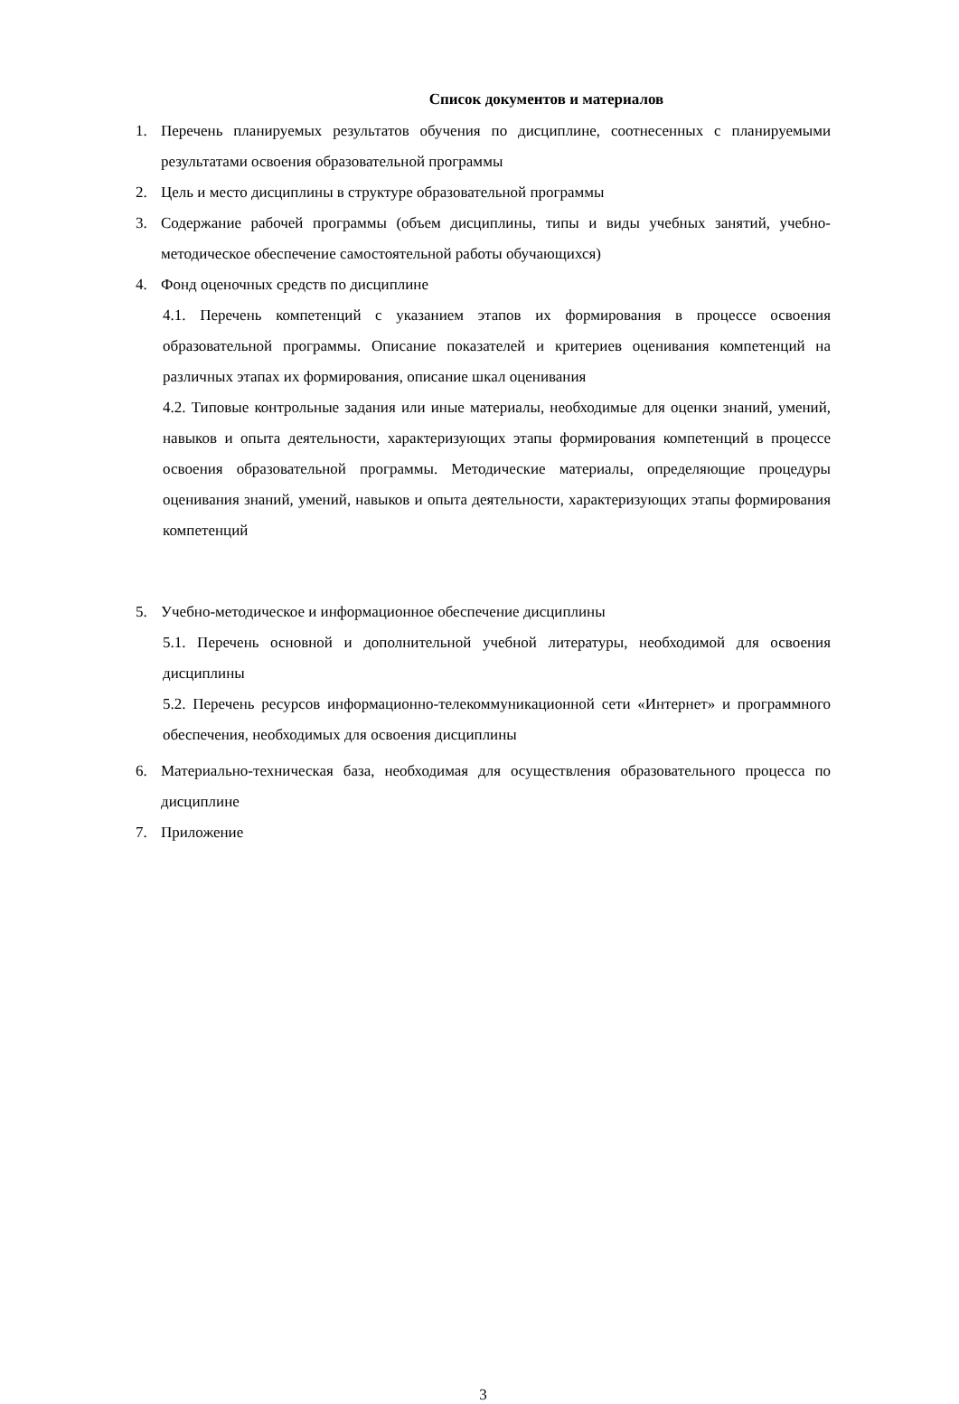Список документов и материалов
1. Перечень планируемых результатов обучения по дисциплине, соотнесенных с планируемыми результатами освоения образовательной программы
2. Цель и место дисциплины в структуре образовательной программы
3. Содержание рабочей программы (объем дисциплины, типы и виды учебных занятий, учебно-методическое обеспечение самостоятельной работы обучающихся)
4. Фонд оценочных средств по дисциплине
4.1. Перечень компетенций с указанием этапов их формирования в процессе освоения образовательной программы. Описание показателей и критериев оценивания компетенций на различных этапах их формирования, описание шкал оценивания
4.2. Типовые контрольные задания или иные материалы, необходимые для оценки знаний, умений, навыков и опыта деятельности, характеризующих этапы формирования компетенций в процессе освоения образовательной программы. Методические материалы, определяющие процедуры оценивания знаний, умений, навыков и опыта деятельности, характеризующих этапы формирования компетенций
5. Учебно-методическое и информационное обеспечение дисциплины
5.1. Перечень основной и дополнительной учебной литературы, необходимой для освоения дисциплины
5.2. Перечень ресурсов информационно-телекоммуникационной сети «Интернет» и программного обеспечения, необходимых для освоения дисциплины
6. Материально-техническая база, необходимая для осуществления образовательного процесса по дисциплине
7. Приложение
3